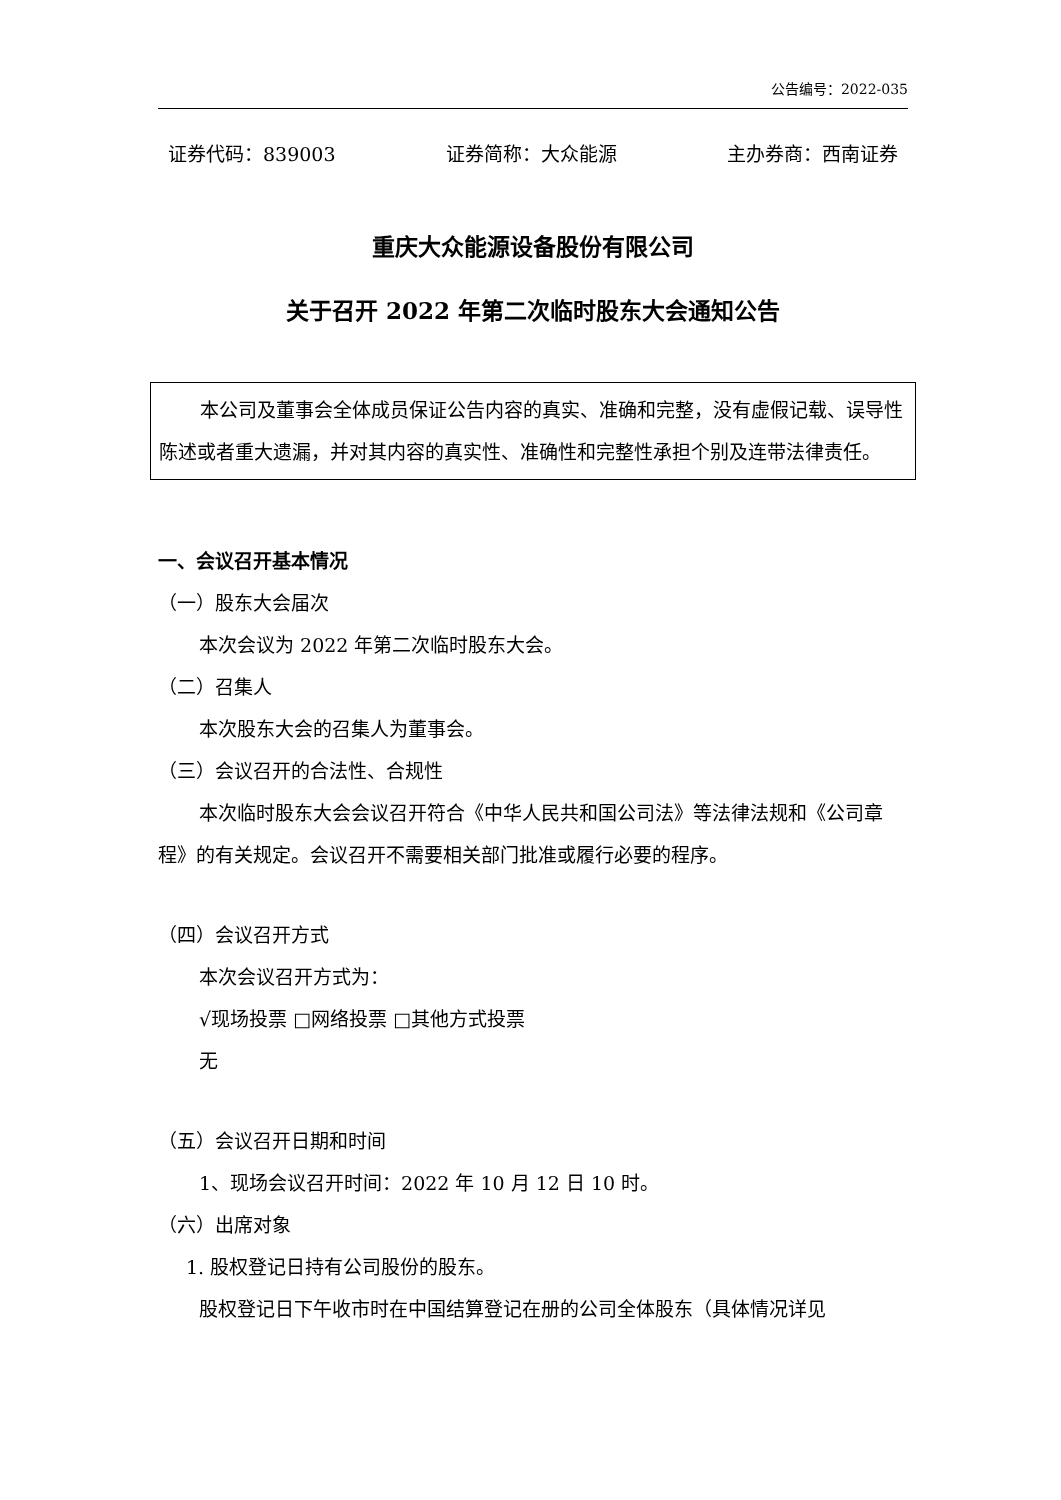公告编号：2022-035
证券代码：839003 证券简称：大众能源 主办券商：西南证券
重庆大众能源设备股份有限公司
关于召开 2022 年第二次临时股东大会通知公告
本公司及董事会全体成员保证公告内容的真实、准确和完整，没有虚假记载、误导性陈述或者重大遗漏，并对其内容的真实性、准确性和完整性承担个别及连带法律责任。
一、会议召开基本情况
（一）股东大会届次
本次会议为 2022 年第二次临时股东大会。
（二）召集人
本次股东大会的召集人为董事会。
（三）会议召开的合法性、合规性
本次临时股东大会会议召开符合《中华人民共和国公司法》等法律法规和《公司章程》的有关规定。会议召开不需要相关部门批准或履行必要的程序。
（四）会议召开方式
本次会议召开方式为：
√现场投票 □网络投票 □其他方式投票
无
（五）会议召开日期和时间
1、现场会议召开时间：2022 年 10 月 12 日 10 时。
（六）出席对象
1. 股权登记日持有公司股份的股东。
股权登记日下午收市时在中国结算登记在册的公司全体股东（具体情况详见